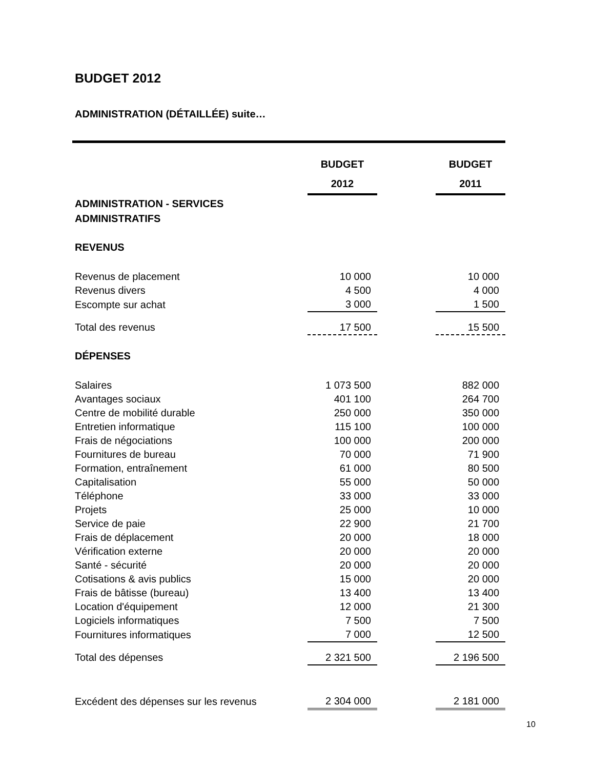BUDGET 2012
ADMINISTRATION (DÉTAILLÉE) suite…
| | BUDGET 2012 | | BUDGET 2011 |
| ADMINISTRATION - SERVICES ADMINISTRATIFS | | | |
| REVENUS | | | |
| Revenus de placement | 10 000 | | 10 000 |
| Revenus divers | 4 500 | | 4 000 |
| Escompte sur achat | 3 000 | | 1 500 |
| Total des revenus | 17 500 | | 15 500 |
| DÉPENSES | | | |
| Salaires | 1 073 500 | | 882 000 |
| Avantages sociaux | 401 100 | | 264 700 |
| Centre de mobilité durable | 250 000 | | 350 000 |
| Entretien informatique | 115 100 | | 100 000 |
| Frais de négociations | 100 000 | | 200 000 |
| Fournitures de bureau | 70 000 | | 71 900 |
| Formation, entraînement | 61 000 | | 80 500 |
| Capitalisation | 55 000 | | 50 000 |
| Téléphone | 33 000 | | 33 000 |
| Projets | 25 000 | | 10 000 |
| Service de paie | 22 900 | | 21 700 |
| Frais de déplacement | 20 000 | | 18 000 |
| Vérification externe | 20 000 | | 20 000 |
| Santé - sécurité | 20 000 | | 20 000 |
| Cotisations & avis publics | 15 000 | | 20 000 |
| Frais de bâtisse (bureau) | 13 400 | | 13 400 |
| Location d'équipement | 12 000 | | 21 300 |
| Logiciels informatiques | 7 500 | | 7 500 |
| Fournitures informatiques | 7 000 | | 12 500 |
| Total des dépenses | 2 321 500 | | 2 196 500 |
| Excédent des dépenses sur les revenus | 2 304 000 | | 2 181 000 |
10